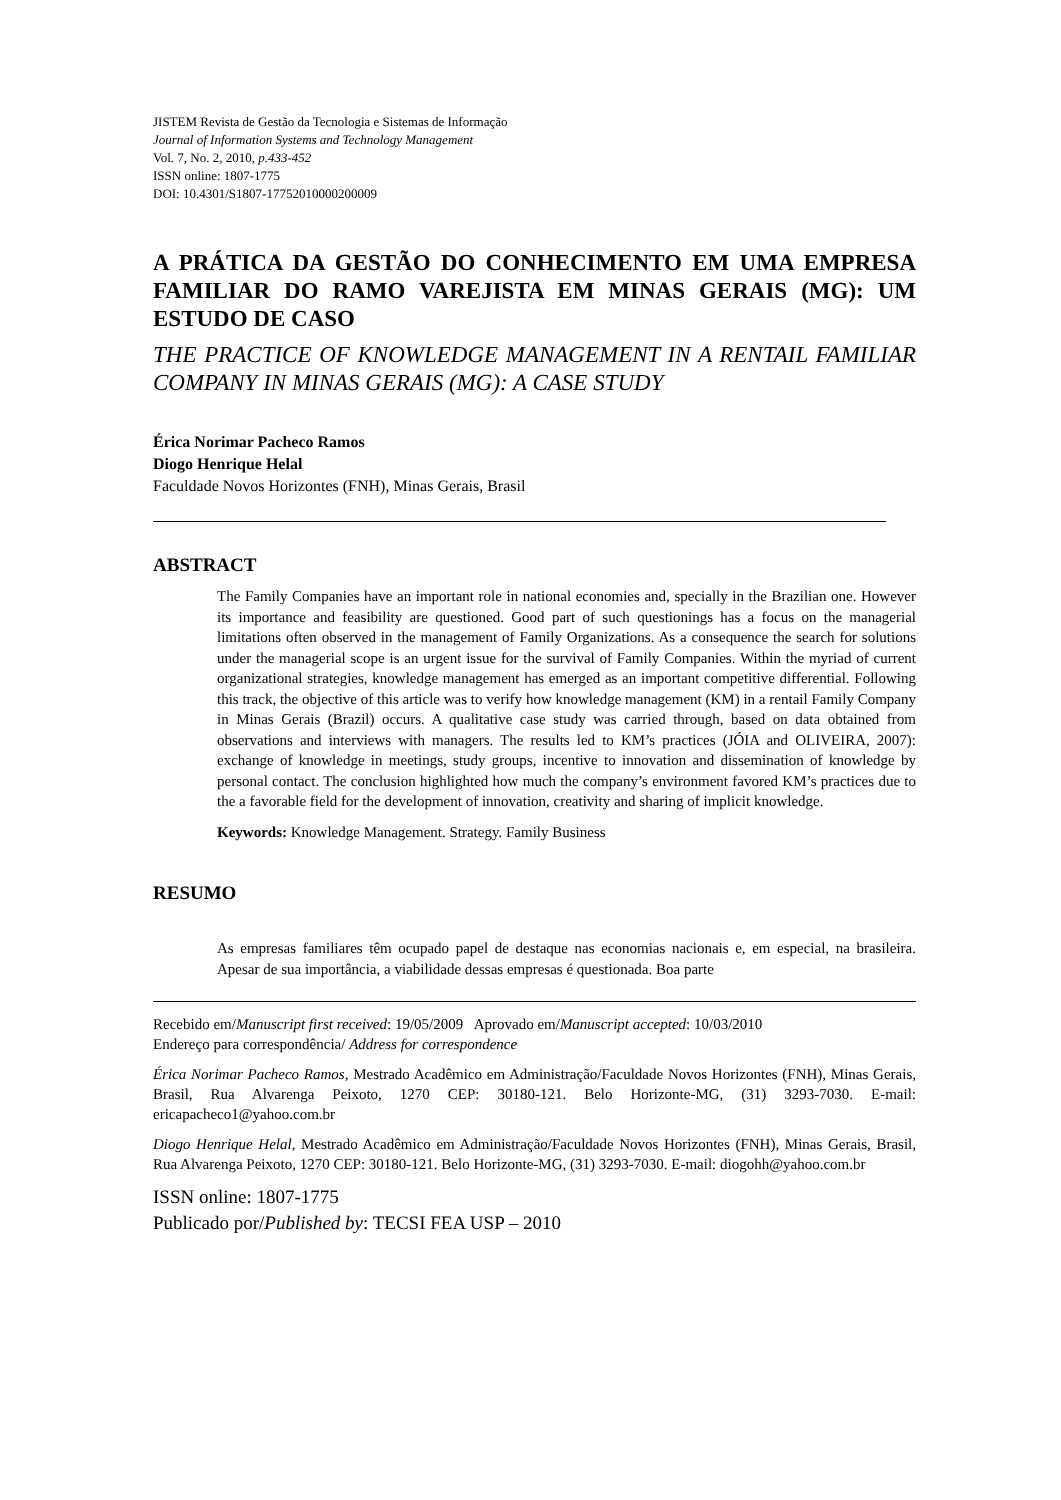JISTEM Revista de Gestão da Tecnologia e Sistemas de Informação
Journal of Information Systems and Technology Management
Vol. 7, No. 2, 2010, p.433-452
ISSN online: 1807-1775
DOI: 10.4301/S1807-17752010000200009
A PRÁTICA DA GESTÃO DO CONHECIMENTO EM UMA EMPRESA FAMILIAR DO RAMO VAREJISTA EM MINAS GERAIS (MG): UM ESTUDO DE CASO
THE PRACTICE OF KNOWLEDGE MANAGEMENT IN A RENTAIL FAMILIAR COMPANY IN MINAS GERAIS (MG): A CASE STUDY
Érica Norimar Pacheco Ramos
Diogo Henrique Helal
Faculdade Novos Horizontes (FNH), Minas Gerais, Brasil
ABSTRACT
The Family Companies have an important role in national economies and, specially in the Brazilian one. However its importance and feasibility are questioned. Good part of such questionings has a focus on the managerial limitations often observed in the management of Family Organizations. As a consequence the search for solutions under the managerial scope is an urgent issue for the survival of Family Companies. Within the myriad of current organizational strategies, knowledge management has emerged as an important competitive differential. Following this track, the objective of this article was to verify how knowledge management (KM) in a rentail Family Company in Minas Gerais (Brazil) occurs. A qualitative case study was carried through, based on data obtained from observations and interviews with managers. The results led to KM’s practices (JÓIA and OLIVEIRA, 2007): exchange of knowledge in meetings, study groups, incentive to innovation and dissemination of knowledge by personal contact. The conclusion highlighted how much the company’s environment favored KM’s practices due to the a favorable field for the development of innovation, creativity and sharing of implicit knowledge.
Keywords: Knowledge Management. Strategy. Family Business
RESUMO
As empresas familiares têm ocupado papel de destaque nas economias nacionais e, em especial, na brasileira. Apesar de sua importância, a viabilidade dessas empresas é questionada. Boa parte
Recebido em/Manuscript first received: 19/05/2009 Aprovado em/Manuscript accepted: 10/03/2010
Endereço para correspondência/ Address for correspondence
Érica Norimar Pacheco Ramos, Mestrado Acadêmico em Administração/Faculdade Novos Horizontes (FNH), Minas Gerais, Brasil, Rua Alvarenga Peixoto, 1270 CEP: 30180-121. Belo Horizonte-MG, (31) 3293-7030. E-mail: ericapacheco1@yahoo.com.br
Diogo Henrique Helal, Mestrado Acadêmico em Administração/Faculdade Novos Horizontes (FNH), Minas Gerais, Brasil, Rua Alvarenga Peixoto, 1270 CEP: 30180-121. Belo Horizonte-MG, (31) 3293-7030. E-mail: diogohh@yahoo.com.br
ISSN online: 1807-1775
Publicado por/Published by: TECSI FEA USP – 2010